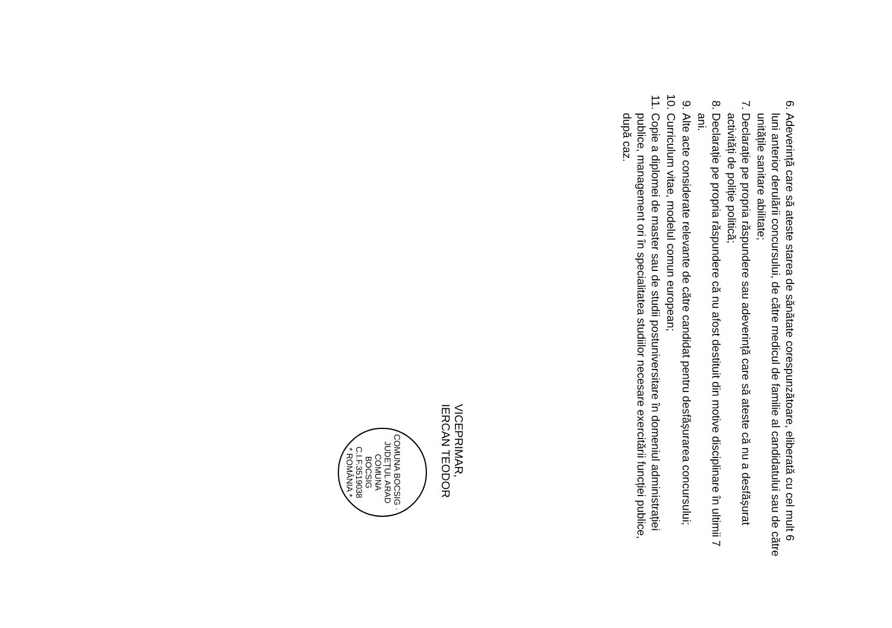6. Adeverință care să ateste starea de sănătate corespunzătoare, eliberată cu cel mult 6 luni anterior derulării concursului, de către medicul de familie al candidatului sau de către unitățile sanitare abilitate;
7. Declarație pe propria răspundere sau adeverință care să ateste că nu a desfășurat activități de poliție politică;
8. Declarație pe propria răspundere că nu afost destituit din motive disciplinare în ultimii 7 ani.
9. Alte acte considerate relevante de către candidat pentru desfășurarea concursului;
10. Curriculum vitae, modelul comun european;
11. Copie a diplomei de master sau de studii postuniversitare în domeniul administrației publice, management ori în specialitatea studiilor necesare exercitării funcției publice, după caz.
VICEPRIMAR,
IERCAN TEODOR
COMUNA BOCSIG · JUDEȚUL ARAD
COMUNA
BOCSIG
C.I.F.3519038
* ROMÂNIA *